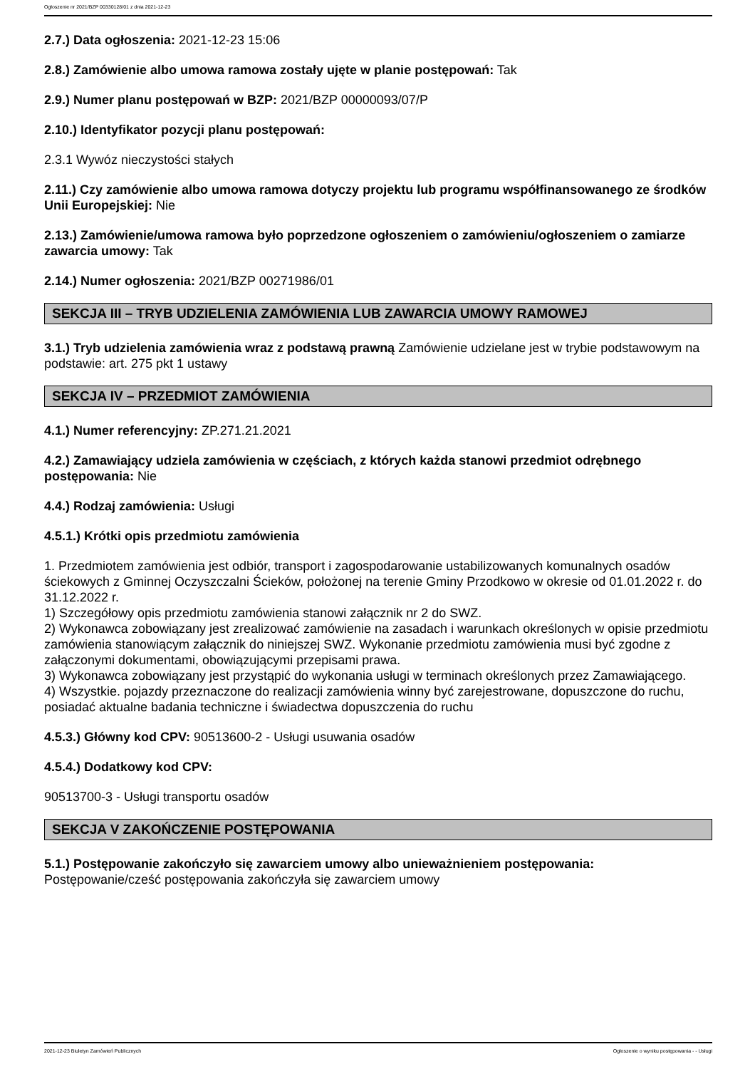Ogłoszenie nr 2021/BZP 00330128/01 z dnia 2021-12-23
2.7.) Data ogłoszenia: 2021-12-23 15:06
2.8.) Zamówienie albo umowa ramowa zostały ujęte w planie postępowań: Tak
2.9.) Numer planu postępowań w BZP: 2021/BZP 00000093/07/P
2.10.) Identyfikator pozycji planu postępowań:
2.3.1 Wywóz nieczystości stałych
2.11.) Czy zamówienie albo umowa ramowa dotyczy projektu lub programu współfinansowanego ze środków Unii Europejskiej: Nie
2.13.) Zamówienie/umowa ramowa było poprzedzone ogłoszeniem o zamówieniu/ogłoszeniem o zamiarze zawarcia umowy: Tak
2.14.) Numer ogłoszenia: 2021/BZP 00271986/01
SEKCJA III – TRYB UDZIELENIA ZAMÓWIENIA LUB ZAWARCIA UMOWY RAMOWEJ
3.1.) Tryb udzielenia zamówienia wraz z podstawą prawną Zamówienie udzielane jest w trybie podstawowym na podstawie: art. 275 pkt 1 ustawy
SEKCJA IV – PRZEDMIOT ZAMÓWIENIA
4.1.) Numer referencyjny: ZP.271.21.2021
4.2.) Zamawiający udziela zamówienia w częściach, z których każda stanowi przedmiot odrębnego postępowania: Nie
4.4.) Rodzaj zamówienia: Usługi
4.5.1.) Krótki opis przedmiotu zamówienia
1. Przedmiotem zamówienia jest odbiór, transport i zagospodarowanie ustabilizowanych komunalnych osadów ściekowych z Gminnej Oczyszczalni Ścieków, położonej na terenie Gminy Przodkowo w okresie od 01.01.2022 r. do 31.12.2022 r.
1) Szczegółowy opis przedmiotu zamówienia stanowi załącznik nr 2 do SWZ.
2) Wykonawca zobowiązany jest zrealizować zamówienie na zasadach i warunkach określonych w opisie przedmiotu zamówienia stanowiącym załącznik do niniejszej SWZ. Wykonanie przedmiotu zamówienia musi być zgodne z załączonymi dokumentami, obowiązującymi przepisami prawa.
3) Wykonawca zobowiązany jest przystąpić do wykonania usługi w terminach określonych przez Zamawiającego.
4) Wszystkie. pojazdy przeznaczone do realizacji zamówienia winny być zarejestrowane, dopuszczone do ruchu, posiadać aktualne badania techniczne i świadectwa dopuszczenia do ruchu
4.5.3.) Główny kod CPV: 90513600-2 - Usługi usuwania osadów
4.5.4.) Dodatkowy kod CPV:
90513700-3 - Usługi transportu osadów
SEKCJA V ZAKOŃCZENIE POSTĘPOWANIA
5.1.) Postępowanie zakończyło się zawarciem umowy albo unieważnieniem postępowania:
Postępowanie/cześć postępowania zakończyła się zawarciem umowy
2021-12-23 Biuletyn Zamówień Publicznych Ogłoszenie o wyniku postępowania - - Usługi